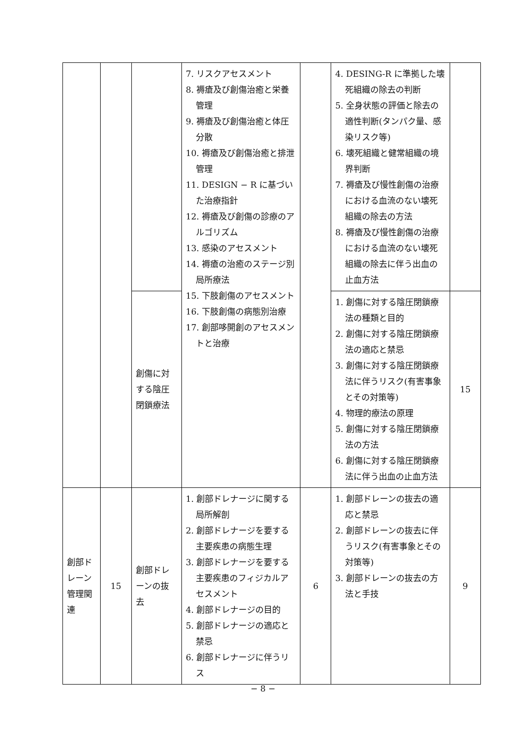| | | | 7. リスクアセスメント 8. 褥瘡及び創傷治癒と栄養管理 9. 褥瘡及び創傷治癒と体圧分散 10. 褥瘡及び創傷治癒と排泄管理 11. DESIGN − R に基づいた治療指針 12. 褥瘡及び創傷の診療のアルゴリズム 13. 感染のアセスメント 14. 褥瘡の治癒のステージ別局所療法 15. 下肢創傷のアセスメント 16. 下肢創傷の病態別治療 17. 創部哆開創のアセスメントと治療 | | 4. DESING-R に準拠した壊死組織の除去の判断 5. 全身状態の評価と除去の適性判断(タンパク量、感染リスク等) 6. 壊死組織と健常組織の境界判断 7. 褥瘡及び慢性創傷の治療における血流のない壊死組織の除去の方法 8. 褥瘡及び慢性創傷の治療における血流のない壊死組織の除去に伴う出血の止血方法 | |
| | | 創傷に対する陰圧閉鎖療法 | | | 1. 創傷に対する陰圧閉鎖療法の種類と目的 2. 創傷に対する陰圧閉鎖療法の適応と禁忌 3. 創傷に対する陰圧閉鎖療法に伴うリスク(有害事象とその対策等) 4. 物理的療法の原理 5. 創傷に対する陰圧閉鎖療法の方法 6. 創傷に対する陰圧閉鎖療法に伴う出血の止血方法 | 15 |
| 創部ドレーン管理関連 | 15 | 創部ドレーンの抜去 | 1. 創部ドレナージに関する局所解剖 2. 創部ドレナージを要する主要疾患の病態生理 3. 創部ドレナージを要する主要疾患のフィジカルアセスメント 4. 創部ドレナージの目的 5. 創部ドレナージの適応と禁忌 6. 創部ドレナージに伴うリス | 6 | 1. 創部ドレーンの抜去の適応と禁忌 2. 創部ドレーンの抜去に伴うリスク(有害事象とその対策等) 3. 創部ドレーンの抜去の方法と手技 | 9 |
− 8 −